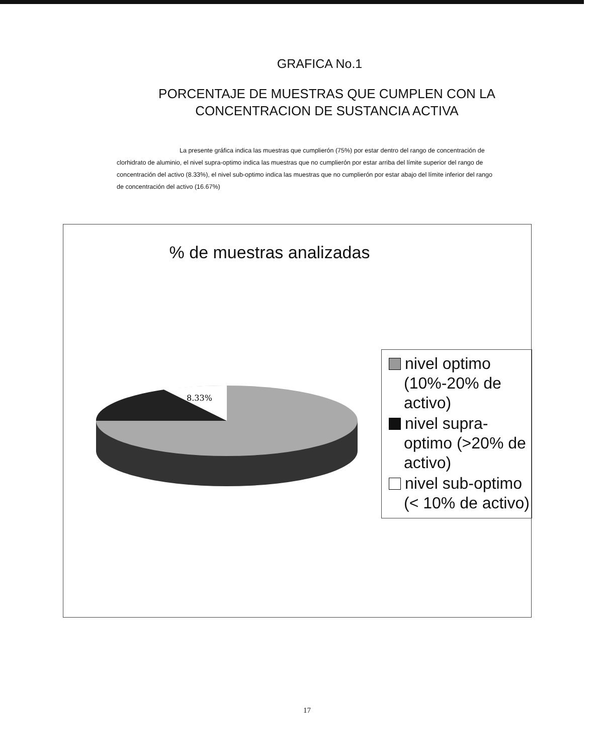GRAFICA No.1
PORCENTAJE DE MUESTRAS QUE CUMPLEN CON LA CONCENTRACION DE SUSTANCIA ACTIVA
La presente gráfica indica las muestras que cumplierón (75%) por estar dentro del rango de concentración de clorhidrato de aluminio, el nivel supra-optimo indica las muestras que no cumplierón por estar arriba del límite superior del rango de concentración del activo (8.33%), el nivel sub-optimo indica las muestras que no cumplierón por estar abajo del límite inferior del rango de concentración del activo (16.67%)
% de muestras analizadas
8.33%
nivel optimo (10%-20% de activo)
nivel supra-optimo (>20% de activo)
nivel sub-optimo (< 10% de activo)
17